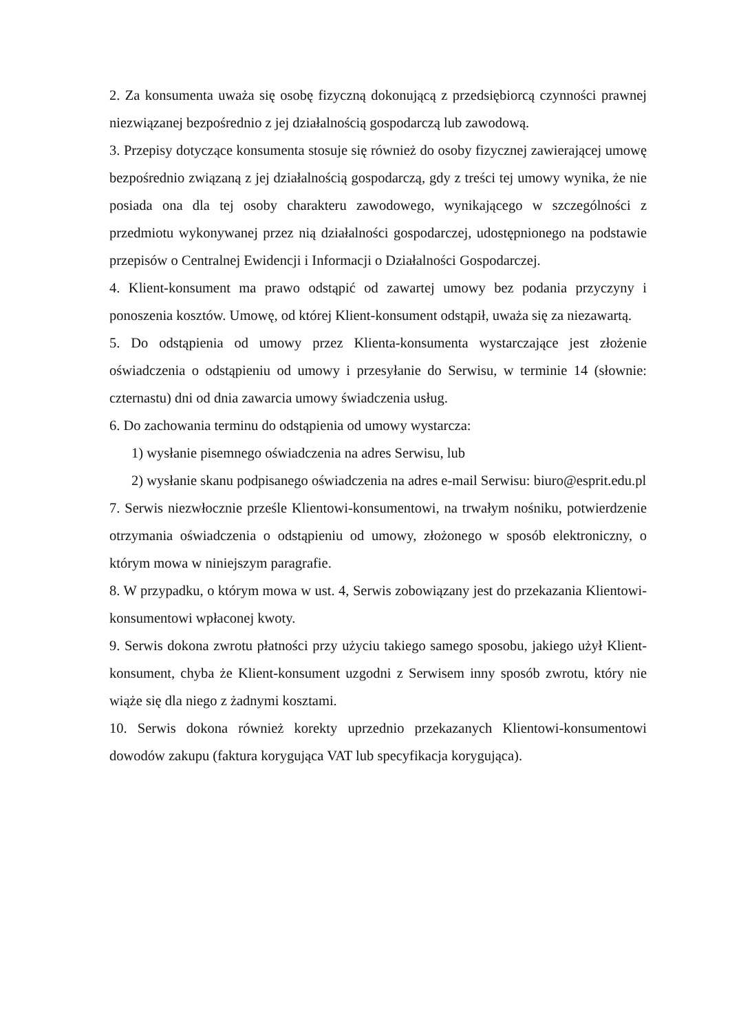2. Za konsumenta uważa się osobę fizyczną dokonującą z przedsiębiorcą czynności prawnej niezwiązanej bezpośrednio z jej działalnością gospodarczą lub zawodową.
3. Przepisy dotyczące konsumenta stosuje się również do osoby fizycznej zawierającej umowę bezpośrednio związaną z jej działalnością gospodarczą, gdy z treści tej umowy wynika, że nie posiada ona dla tej osoby charakteru zawodowego, wynikającego w szczególności z przedmiotu wykonywanej przez nią działalności gospodarczej, udostępnionego na podstawie przepisów o Centralnej Ewidencji i Informacji o Działalności Gospodarczej.
4. Klient-konsument ma prawo odstąpić od zawartej umowy bez podania przyczyny i ponoszenia kosztów. Umowę, od której Klient-konsument odstąpił, uważa się za niezawartą.
5. Do odstąpienia od umowy przez Klienta-konsumenta wystarczające jest złożenie oświadczenia o odstąpieniu od umowy i przesyłanie do Serwisu, w terminie 14 (słownie: czternastu) dni od dnia zawarcia umowy świadczenia usług.
6. Do zachowania terminu do odstąpienia od umowy wystarcza:
1) wysłanie pisemnego oświadczenia na adres Serwisu, lub
2) wysłanie skanu podpisanego oświadczenia na adres e-mail Serwisu: biuro@esprit.edu.pl
7. Serwis niezwłocznie prześle Klientowi-konsumentowi, na trwałym nośniku, potwierdzenie otrzymania oświadczenia o odstąpieniu od umowy, złożonego w sposób elektroniczny, o którym mowa w niniejszym paragrafie.
8. W przypadku, o którym mowa w ust. 4, Serwis zobowiązany jest do przekazania Klientowi-konsumentowi wpłaconej kwoty.
9. Serwis dokona zwrotu płatności przy użyciu takiego samego sposobu, jakiego użył Klient-konsument, chyba że Klient-konsument uzgodni z Serwisem inny sposób zwrotu, który nie wiąże się dla niego z żadnymi kosztami.
10. Serwis dokona również korekty uprzednio przekazanych Klientowi-konsumentowi dowodów zakupu (faktura korygująca VAT lub specyfikacja korygująca).